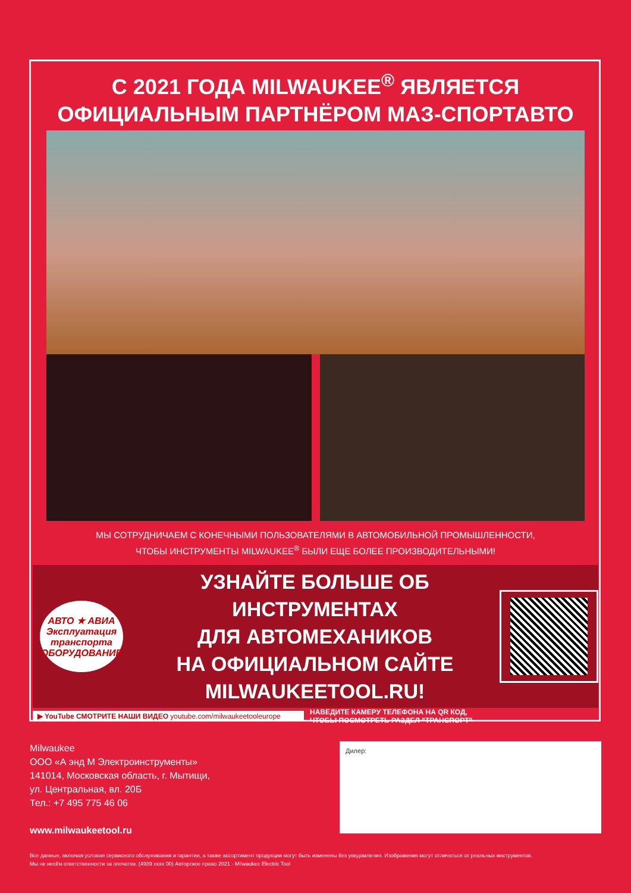С 2021 ГОДА MILWAUKEE<sup>®</sup> ЯВЛЯЕТСЯ
ОФИЦИАЛЬНЫМ ПАРТНЁРОМ МАЗ-СПОРТАВТО
МЫ СОТРУДНИЧАЕМ С КОНЕЧНЫМИ ПОЛЬЗОВАТЕЛЯМИ В АВТОМОБИЛЬНОЙ ПРОМЫШЛЕННОСТИ,
ЧТОБЫ ИНСТРУМЕНТЫ MILWAUKEE<sup>®</sup> БЫЛИ ЕЩЕ БОЛЕЕ ПРОИЗВОДИТЕЛЬНЫМИ!
АВТО ★ АВИА
Эксплуатация
транспорта
ОБОРУДОВАНИЕ
УЗНАЙТЕ БОЛЬШЕ ОБ ИНСТРУМЕНТАХ
ДЛЯ АВТОМЕХАНИКОВ
НА ОФИЦИАЛЬНОМ САЙТЕ
MILWAUKEETOOL.RU!
▶ YouTube СМОТРИТЕ НАШИ ВИДЕО youtube.com/milwaukeetooleurope
НАВЕДИТЕ КАМЕРУ ТЕЛЕФОНА НА QR КОД,
ЧТОБЫ ПОСМОТРЕТЬ РАЗДЕЛ "ТРАНСПОРТ"
Milwaukee
ООО «А энд М Электроинструменты»
141014, Московская область, г. Мытищи,
ул. Центральная, вл. 20Б
Тел.: +7 495 775 46 06
www.milwaukeetool.ru
Дилер:
Все данные, включая условия сервисного обслуживания и гарантии, а также ассортимент продукции могут быть изменены без уведомления. Изображения могут отличаться от реальных инструментов.
Мы не несём ответственности за опечатки. (4939 xxxx 00) Авторское право 2021 - Milwaukee Electric Tool